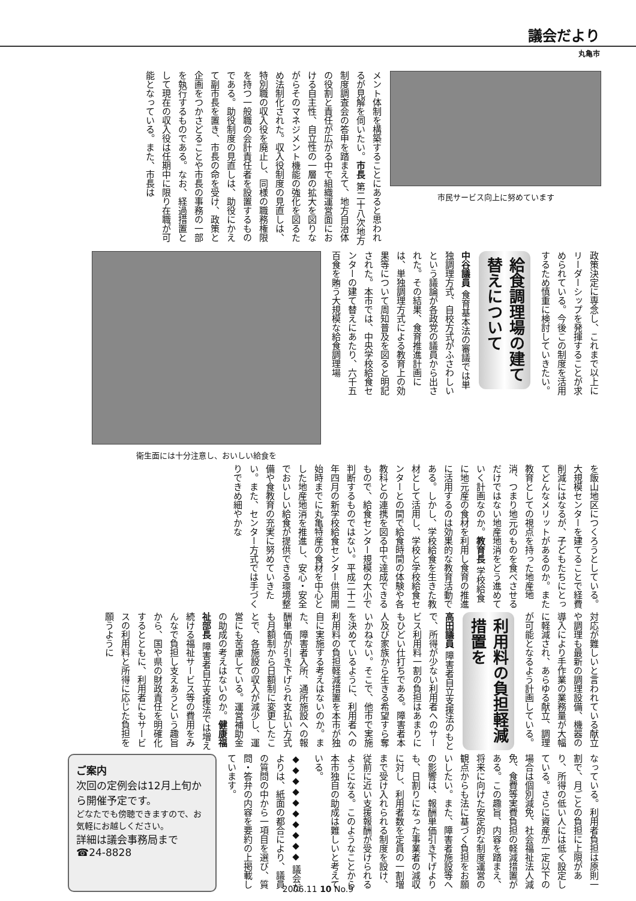議会だより
丸亀市
市民サービス向上に努めています
メント体制を構築することにあると思われるが見解を伺いたい。市長 第二十八次地方制度調査会の答申を踏まえて、地方自治体の役割と責任が広がる中で組織運営面における自主性、自立性の一層の拡大を図りながらそのマネジメント機能の強化を図るため法制化された。収入役制度の見直しは、特別職の収入役を廃止し、同様の職務権限を持つ一般職の会計責任者を設置するものである。助役制度の見直しは、助役にかえて副市長を置き、市長の命を受け、政策と企画をつかさどることや市長の事務の一部を執行するものである。なお、経過措置として現在の収入役は任期中に限り在職が可能となっている。また、市長は
政策決定に専念し、これまで以上にリーダーシップを発揮することが求められている。今後この制度を活用するため慎重に検討していきたい。
給食調理場の建て替えについて
中谷議員 食育基本法の審議では単独調理方式、自校方式がふさわしいという議論が各政党の議員から出された。その結果、食育推進計画には、単独調理方式による教育上の効果等について周知普及を図ると明記された。本市では、中央学校給食センターの建て替えにあたり、六千五百食を賄う大規模な給食調理場
衛生面には十分注意し、おいしい給食を
を飯山地区につくろうとしている。大規模センターを建てることで経費削減にはなるが、子どもたちにとってどんなメリットがあるのか。また教育としての視点を持った地産地消、つまり地元のものを食べさせるだけではない地産地消をどう進めていく計画なのか。教育長 学校給食に地元産の食材を利用し食育の推進に活用するのは効果的な教育活動である。しかし、学校給食を生きた教材として活用し、学校と学校給食センターとの間で給食時間の体験や各教科との連携を図る中で達成できるもので、給食センター規模の大小で判断するものではない。平成二十二年四月の新学校給食センター供用開始時までに丸亀特産の食材を中心とした地産地消を推進し、安心・安全でおいしい給食が提供できる環境整備や食教育の充実に努めていきたい。また、センター方式では手づくりできめ細やかな
対応が難しいと言われている献立や調理も最新の調理設備、機器の導入により手作業の業務量が大幅に軽減され、あらゆる献立、調理が可能となるよう計画している。
利用料の負担軽減措置を
高田議員 障害者自立支援法のもとで、所得が少ない利用者へのサービス利用料一割の負担はあまりにもひどい仕打ちである。障害者本人及び家族から生きる希望すら奪いかねない。そこで、他市で実施を決めているように、利用者への利用料の負担軽減措置を本市が独自に実施する考えはないのか。また、障害者入所、通所施設への報酬単価が引き下げられ支払い方式も月額制から日額制に変更したことで、各施設の収入が減少し、運営にも苦慮している。運営補助金の助成の考えはないのか。健康福祉部長 障害者自立支援法では増え続ける福祉サービス等の費用をみんなで負担し支えあうという趣旨から、国や県の財政責任を明確化するとともに、利用者にもサービスの利用料と所得に応じた負担を願うように
なっている。利用者負担は原則一割で、月ごとの負担に上限があり、所得の低い人には低く設定している。さらに資産が一定以下の場合は個別減免、社会福祉法人減免、食費等実費負担の軽減措置がある。この趣旨、内容を踏まえ、将来に向けた安定的な制度運営の観点からも法に基づく負担をお願いしたい。また、障害者施設等への影響は、報酬単価引き下げよりも、日割りになった事業者の減収に対し、利用者数を定員の一割増まで受け入れられる制度を設け、従前に近い支援報酬が受けられるようになる。このようなことから本市独自の助成は難しいと考えている。
◆◆◆◆◆◆◆◆◆◆ 議会だよりは、紙面の都合により、議員の質問の中から一項目を選び、質問・答弁の内容を要約の上掲載しています。
ご案内
次回の定例会は12月上旬から開催予定です。
どなたでも傍聴できますので、お気軽にお越しください。
詳細は議会事務局まで
☎24-8828
2006.11 10 No.9